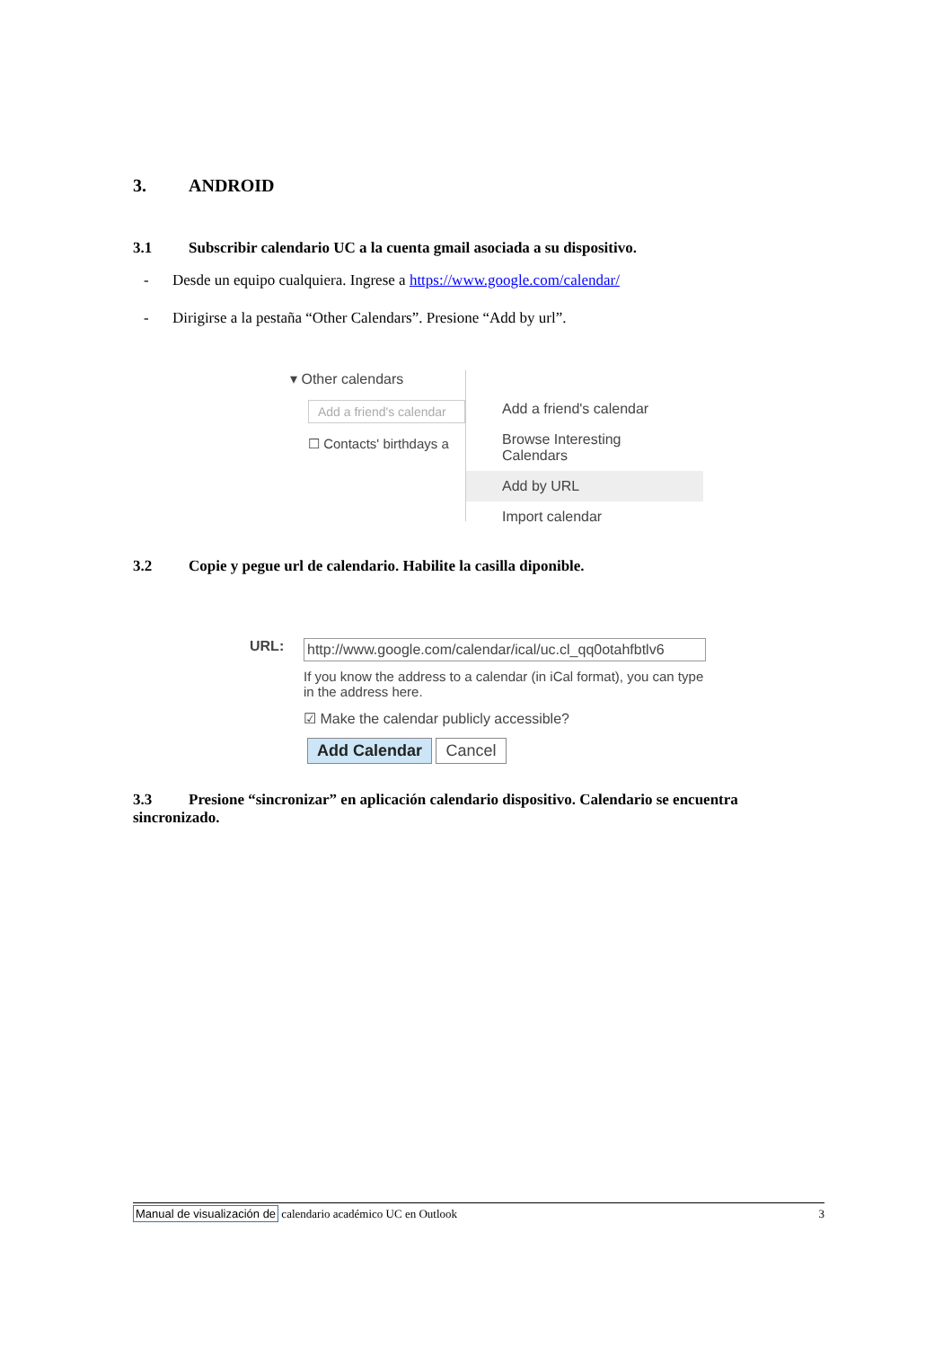3. ANDROID
3.1 Subscribir calendario UC a la cuenta gmail asociada a su dispositivo.
- Desde un equipo cualquiera. Ingrese a https://www.google.com/calendar/
- Dirigirse a la pestaña “Other Calendars”. Presione “Add by url”.
▾ Other calendars
Add a friend's calendar
☐ Contacts' birthdays a
Add a friend's calendar
Browse Interesting Calendars
Add by URL
Import calendar
3.2 Copie y pegue url de calendario. Habilite la casilla diponible.
URL:
http://www.google.com/calendar/ical/uc.cl_qq0otahfbtlv6
If you know the address to a calendar (in iCal format), you can type in the address here.
☑ Make the calendar publicly accessible?
Add Calendar Cancel
3.3 Presione “sincronizar” en aplicación calendario dispositivo. Calendario se encuentra sincronizado.
Manual de visualización de calendario académico UC en Outlook 3